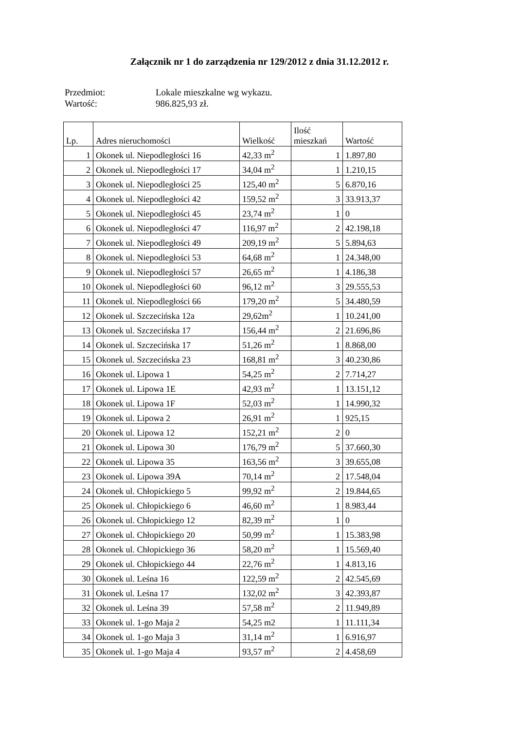Załącznik nr 1 do zarządzenia nr 129/2012 z dnia 31.12.2012 r.
Przedmiot: Lokale mieszkalne wg wykazu.
Wartość: 986.825,93 zł.
| Lp. | Adres nieruchomości | Wielkość | Ilość mieszkań | Wartość |
| --- | --- | --- | --- | --- |
| 1 | Okonek ul. Niepodległości 16 | 42,33 m<sup>2</sup> | 1 | 1.897,80 |
| 2 | Okonek ul. Niepodległości 17 | 34,04 m<sup>2</sup> | 1 | 1.210,15 |
| 3 | Okonek ul. Niepodległości 25 | 125,40 m<sup>2</sup> | 5 | 6.870,16 |
| 4 | Okonek ul. Niepodległości 42 | 159,52 m<sup>2</sup> | 3 | 33.913,37 |
| 5 | Okonek ul. Niepodległości 45 | 23,74 m<sup>2</sup> | 1 | 0 |
| 6 | Okonek ul. Niepodległości 47 | 116,97 m<sup>2</sup> | 2 | 42.198,18 |
| 7 | Okonek ul. Niepodległości 49 | 209,19 m<sup>2</sup> | 5 | 5.894,63 |
| 8 | Okonek ul. Niepodległości 53 | 64,68 m<sup>2</sup> | 1 | 24.348,00 |
| 9 | Okonek ul. Niepodległości 57 | 26,65 m<sup>2</sup> | 1 | 4.186,38 |
| 10 | Okonek ul. Niepodległości 60 | 96,12 m<sup>2</sup> | 3 | 29.555,53 |
| 11 | Okonek ul. Niepodległości 66 | 179,20 m<sup>2</sup> | 5 | 34.480,59 |
| 12 | Okonek ul. Szczecińska 12a | 29,62m<sup>2</sup> | 1 | 10.241,00 |
| 13 | Okonek ul. Szczecińska 17 | 156,44 m<sup>2</sup> | 2 | 21.696,86 |
| 14 | Okonek ul. Szczecińska 17 | 51,26 m<sup>2</sup> | 1 | 8.868,00 |
| 15 | Okonek ul. Szczecińska 23 | 168,81 m<sup>2</sup> | 3 | 40.230,86 |
| 16 | Okonek ul. Lipowa 1 | 54,25 m<sup>2</sup> | 2 | 7.714,27 |
| 17 | Okonek ul. Lipowa 1E | 42,93 m<sup>2</sup> | 1 | 13.151,12 |
| 18 | Okonek ul. Lipowa 1F | 52,03 m<sup>2</sup> | 1 | 14.990,32 |
| 19 | Okonek ul. Lipowa 2 | 26,91 m<sup>2</sup> | 1 | 925,15 |
| 20 | Okonek ul. Lipowa 12 | 152,21 m<sup>2</sup> | 2 | 0 |
| 21 | Okonek ul. Lipowa 30 | 176,79 m<sup>2</sup> | 5 | 37.660,30 |
| 22 | Okonek ul. Lipowa 35 | 163,56 m<sup>2</sup> | 3 | 39.655,08 |
| 23 | Okonek ul. Lipowa 39A | 70,14 m<sup>2</sup> | 2 | 17.548,04 |
| 24 | Okonek ul. Chłopickiego 5 | 99,92 m<sup>2</sup> | 2 | 19.844,65 |
| 25 | Okonek ul. Chłopickiego 6 | 46,60 m<sup>2</sup> | 1 | 8.983,44 |
| 26 | Okonek ul. Chłopickiego 12 | 82,39 m<sup>2</sup> | 1 | 0 |
| 27 | Okonek ul. Chłopickiego 20 | 50,99 m<sup>2</sup> | 1 | 15.383,98 |
| 28 | Okonek ul. Chłopickiego 36 | 58,20 m<sup>2</sup> | 1 | 15.569,40 |
| 29 | Okonek ul. Chłopickiego 44 | 22,76 m<sup>2</sup> | 1 | 4.813,16 |
| 30 | Okonek ul. Leśna 16 | 122,59 m<sup>2</sup> | 2 | 42.545,69 |
| 31 | Okonek ul. Leśna 17 | 132,02 m<sup>2</sup> | 3 | 42.393,87 |
| 32 | Okonek ul. Leśna 39 | 57,58 m<sup>2</sup> | 2 | 11.949,89 |
| 33 | Okonek ul. 1-go Maja 2 | 54,25 m2 | 1 | 11.111,34 |
| 34 | Okonek ul. 1-go Maja 3 | 31,14 m<sup>2</sup> | 1 | 6.916,97 |
| 35 | Okonek ul. 1-go Maja 4 | 93,57 m<sup>2</sup> | 2 | 4.458,69 |